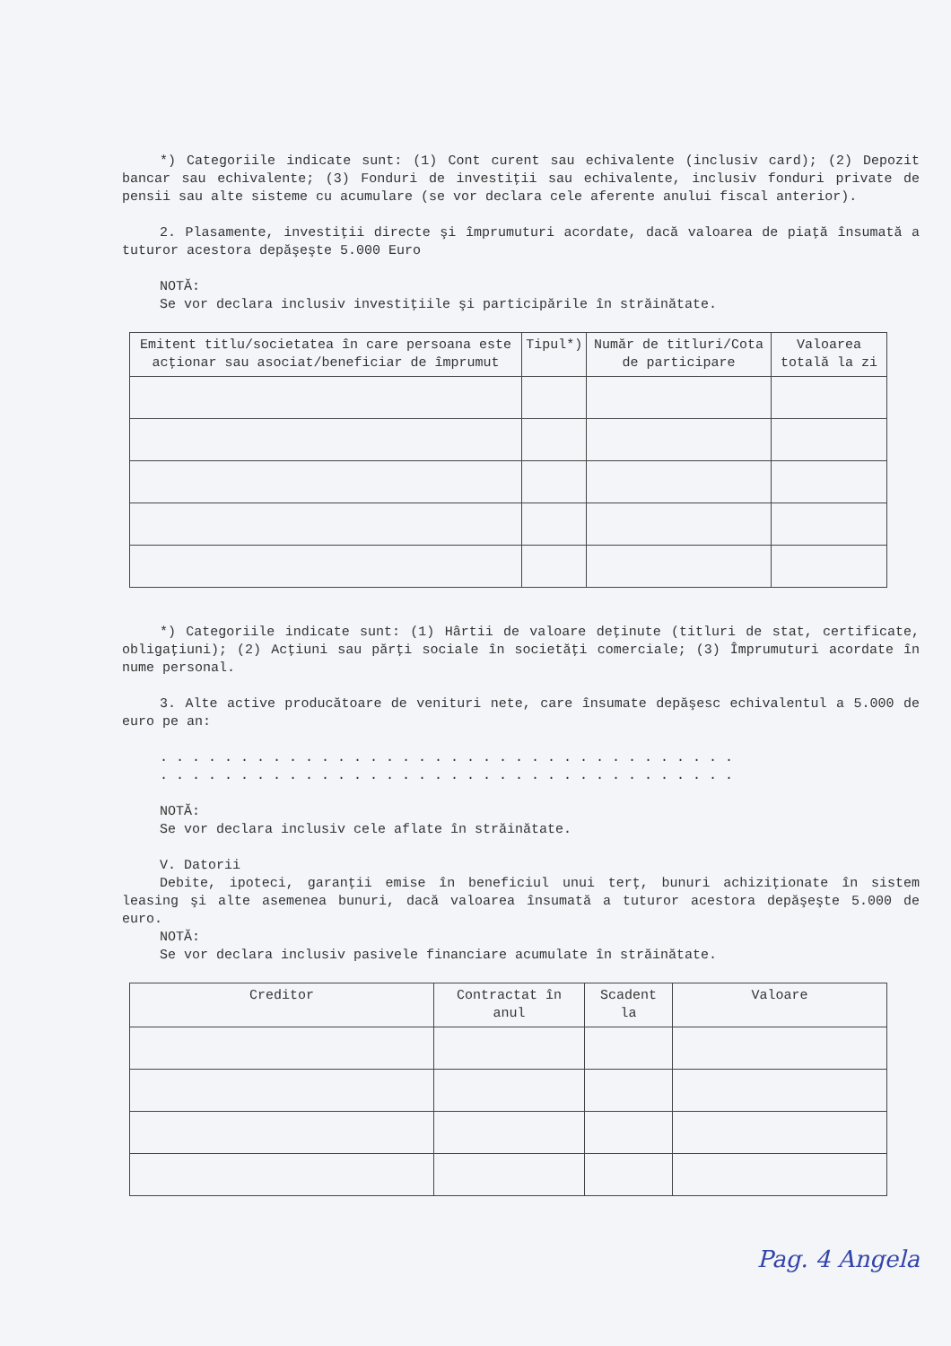*) Categoriile indicate sunt: (1) Cont curent sau echivalente (inclusiv card); (2) Depozit bancar sau echivalente; (3) Fonduri de investiţii sau echivalente, inclusiv fonduri private de pensii sau alte sisteme cu acumulare (se vor declara cele aferente anului fiscal anterior).
2. Plasamente, investiţii directe şi împrumuturi acordate, dacă valoarea de piaţă însumată a tuturor acestora depăşeşte 5.000 Euro
NOTĂ:
Se vor declara inclusiv investiţiile şi participările în străinătate.
| Emitent titlu/societatea în care persoana este acţionar sau asociat/beneficiar de împrumut | Tipul*) | Număr de titluri/Cota de participare | Valoarea totală la zi |
| --- | --- | --- | --- |
*) Categoriile indicate sunt: (1) Hârtii de valoare deţinute (titluri de stat, certificate, obligaţiuni); (2) Acţiuni sau părţi sociale în societăţi comerciale; (3) Împrumuturi acordate în nume personal.
3. Alte active producătoare de venituri nete, care însumate depăşesc echivalentul a 5.000 de euro pe an:
. . . . . . . . . . . . . . . . . . . . . . . . . . . . . . . . . . . .
. . . . . . . . . . . . . . . . . . . . . . . . . . . . . . . . . . . .
NOTĂ:
Se vor declara inclusiv cele aflate în străinătate.
V. Datorii
Debite, ipoteci, garanţii emise în beneficiul unui terţ, bunuri achiziţionate în sistem leasing şi alte asemenea bunuri, dacă valoarea însumată a tuturor acestora depăşeşte 5.000 de euro.
NOTĂ:
Se vor declara inclusiv pasivele financiare acumulate în străinătate.
| Creditor | Contractat în anul | Scadent la | Valoare |
| --- | --- | --- | --- |
Pag. 4 Angela